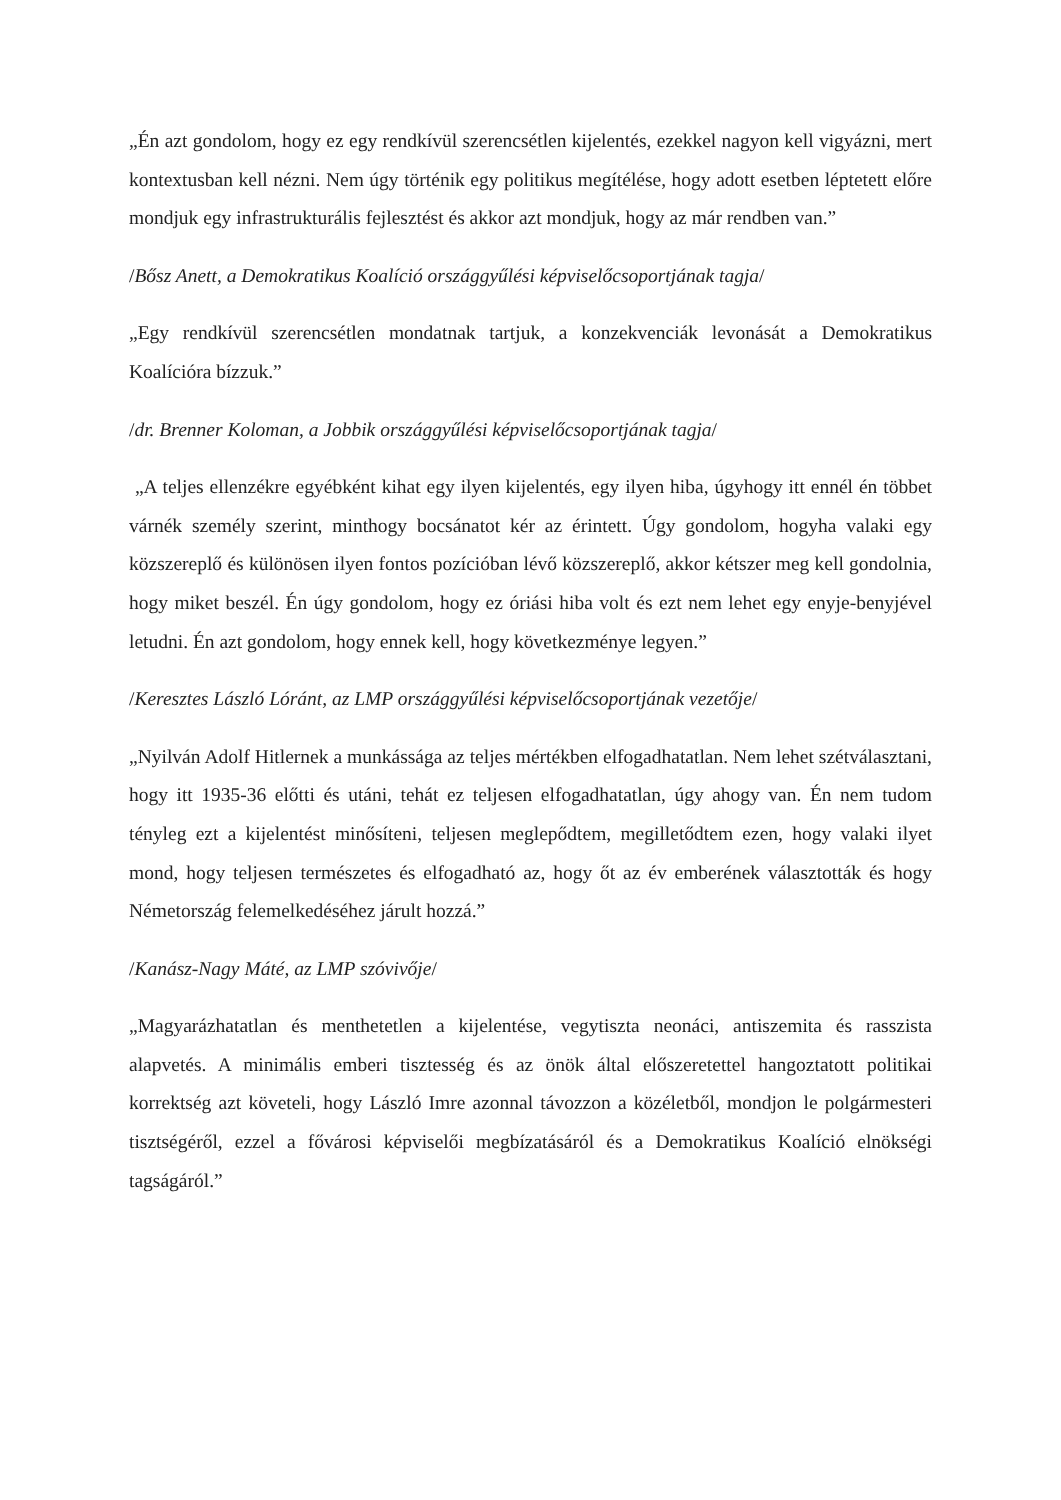„Én azt gondolom, hogy ez egy rendkívül szerencsétlen kijelentés, ezekkel nagyon kell vigyázni, mert kontextusban kell nézni. Nem úgy történik egy politikus megítélése, hogy adott esetben léptetett előre mondjuk egy infrastrukturális fejlesztést és akkor azt mondjuk, hogy az már rendben van.”
/Bősz Anett, a Demokratikus Koalíció országgyűlési képviselőcsoportjának tagja/
„Egy rendkívül szerencsétlen mondatnak tartjuk, a konzekvenciák levonását a Demokratikus Koalícióra bízzuk.”
/dr. Brenner Koloman, a Jobbik országgyűlési képviselőcsoportjának tagja/
„A teljes ellenzékre egyébként kihat egy ilyen kijelentés, egy ilyen hiba, úgyhogy itt ennél én többet várnék személy szerint, minthogy bocsánatot kér az érintett. Úgy gondolom, hogyha valaki egy közszereplő és különösen ilyen fontos pozícióban lévő közszereplő, akkor kétszer meg kell gondolnia, hogy miket beszél. Én úgy gondolom, hogy ez óriási hiba volt és ezt nem lehet egy enyje-benyjével letudni. Én azt gondolom, hogy ennek kell, hogy következménye legyen.”
/Keresztes László Lóránt, az LMP országgyűlési képviselőcsoportjának vezetője/
„Nyilván Adolf Hitlernek a munkássága az teljes mértékben elfogadhatatlan. Nem lehet szétválasztani, hogy itt 1935-36 előtti és utáni, tehát ez teljesen elfogadhatatlan, úgy ahogy van. Én nem tudom tényleg ezt a kijelentést minősíteni, teljesen meglepődtem, megilletődtem ezen, hogy valaki ilyet mond, hogy teljesen természetes és elfogadható az, hogy őt az év emberének választották és hogy Németország felemelkedéséhez járult hozzá.”
/Kanász-Nagy Máté, az LMP szóvivője/
„Magyarázhatatlan és menthetetlen a kijelentése, vegytiszta neonáci, antiszemita és rasszista alapvetés. A minimális emberi tisztesség és az önök által előszeretettel hangoztatott politikai korrektség azt követeli, hogy László Imre azonnal távozzon a közéletből, mondjon le polgármesteri tisztségéről, ezzel a fővárosi képviselői megbízatásáról és a Demokratikus Koalíció elnökségi tagságáról.”